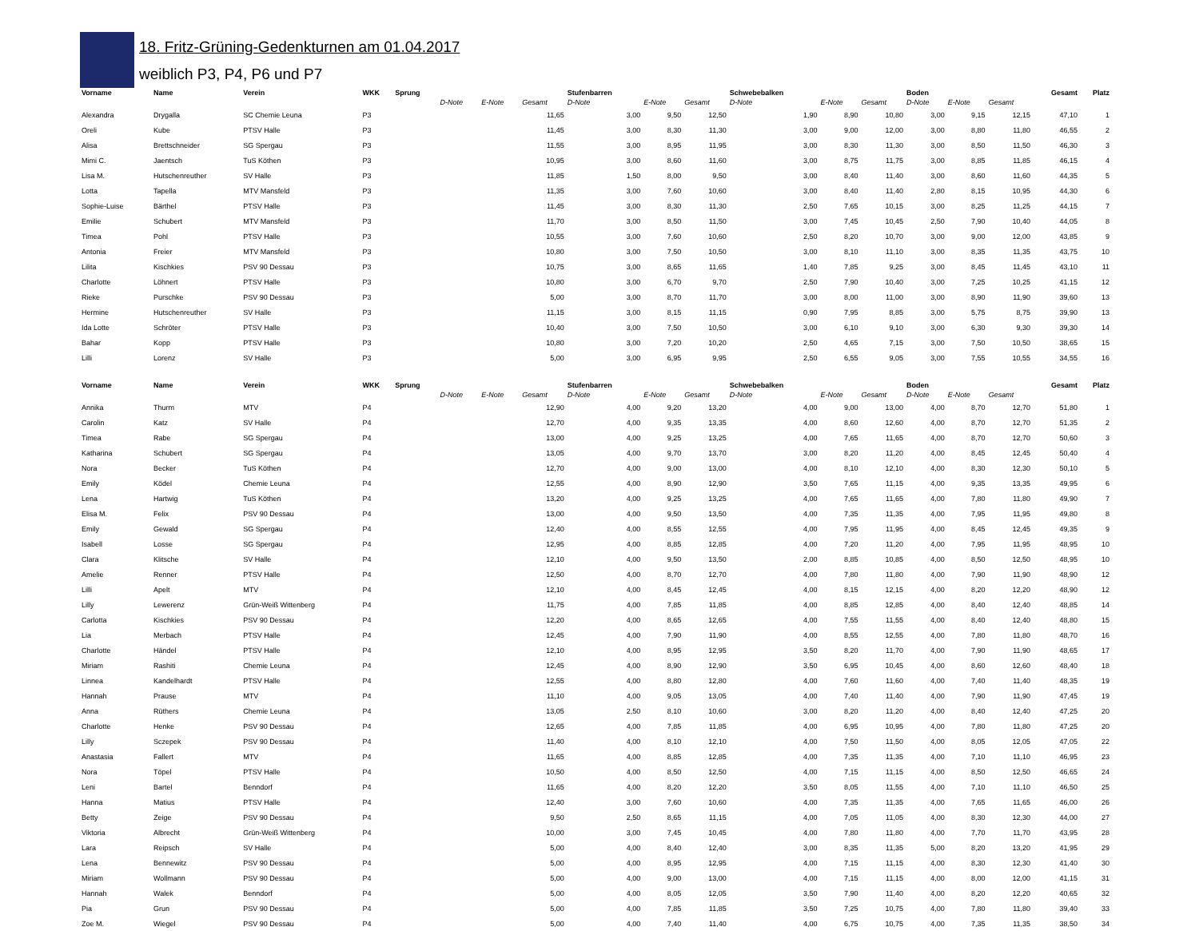18. Fritz-Grüning-Gedenkturnen am 01.04.2017
weiblich P3, P4, P6 und P7
| Vorname | Name | Verein | WKK | Sprung | | | | Stufenbarren | | | Schwebebalken | | | Boden | | | Gesamt | Platz |
| --- | --- | --- | --- | --- | --- | --- | --- | --- | --- | --- | --- | --- | --- | --- | --- | --- | --- | --- |
| | | | | | D-Note | E-Note | Gesamt | D-Note | E-Note | Gesamt | D-Note | E-Note | Gesamt | D-Note | E-Note | Gesamt | | |
| Alexandra | Drygalla | SC Chemie Leuna | P3 | | | | 11,65 | 3,00 | 9,50 | 12,50 | 1,90 | 8,90 | 10,80 | 3,00 | 9,15 | 12,15 | 47,10 | 1 |
| Oreli | Kube | PTSV Halle | P3 | | | | 11,45 | 3,00 | 8,30 | 11,30 | 3,00 | 9,00 | 12,00 | 3,00 | 8,80 | 11,80 | 46,55 | 2 |
| Alisa | Brettschneider | SG Spergau | P3 | | | | 11,55 | 3,00 | 8,95 | 11,95 | 3,00 | 8,30 | 11,30 | 3,00 | 8,50 | 11,50 | 46,30 | 3 |
| Mimi C. | Jaentsch | TuS Köthen | P3 | | | | 10,95 | 3,00 | 8,60 | 11,60 | 3,00 | 8,75 | 11,75 | 3,00 | 8,85 | 11,85 | 46,15 | 4 |
| Lisa M. | Hutschenreuther | SV Halle | P3 | | | | 11,85 | 1,50 | 8,00 | 9,50 | 3,00 | 8,40 | 11,40 | 3,00 | 8,60 | 11,60 | 44,35 | 5 |
| Lotta | Tapella | MTV Mansfeld | P3 | | | | 11,35 | 3,00 | 7,60 | 10,60 | 3,00 | 8,40 | 11,40 | 2,80 | 8,15 | 10,95 | 44,30 | 6 |
| Sophie-Luise | Bärthel | PTSV Halle | P3 | | | | 11,45 | 3,00 | 8,30 | 11,30 | 2,50 | 7,65 | 10,15 | 3,00 | 8,25 | 11,25 | 44,15 | 7 |
| Emilie | Schubert | MTV Mansfeld | P3 | | | | 11,70 | 3,00 | 8,50 | 11,50 | 3,00 | 7,45 | 10,45 | 2,50 | 7,90 | 10,40 | 44,05 | 8 |
| Timea | Pohl | PTSV Halle | P3 | | | | 10,55 | 3,00 | 7,60 | 10,60 | 2,50 | 8,20 | 10,70 | 3,00 | 9,00 | 12,00 | 43,85 | 9 |
| Antonia | Freier | MTV Mansfeld | P3 | | | | 10,80 | 3,00 | 7,50 | 10,50 | 3,00 | 8,10 | 11,10 | 3,00 | 8,35 | 11,35 | 43,75 | 10 |
| Lilita | Kischkies | PSV 90 Dessau | P3 | | | | 10,75 | 3,00 | 8,65 | 11,65 | 1,40 | 7,85 | 9,25 | 3,00 | 8,45 | 11,45 | 43,10 | 11 |
| Charlotte | Löhnert | PTSV Halle | P3 | | | | 10,80 | 3,00 | 6,70 | 9,70 | 2,50 | 7,90 | 10,40 | 3,00 | 7,25 | 10,25 | 41,15 | 12 |
| Rieke | Purschke | PSV 90 Dessau | P3 | | | | 5,00 | 3,00 | 8,70 | 11,70 | 3,00 | 8,00 | 11,00 | 3,00 | 8,90 | 11,90 | 39,60 | 13 |
| Hermine | Hutschenreuther | SV Halle | P3 | | | | 11,15 | 3,00 | 8,15 | 11,15 | 0,90 | 7,95 | 8,85 | 3,00 | 5,75 | 8,75 | 39,90 | 13 |
| Ida Lotte | Schröter | PTSV Halle | P3 | | | | 10,40 | 3,00 | 7,50 | 10,50 | 3,00 | 6,10 | 9,10 | 3,00 | 6,30 | 9,30 | 39,30 | 14 |
| Bahar | Kopp | PTSV Halle | P3 | | | | 10,80 | 3,00 | 7,20 | 10,20 | 2,50 | 4,65 | 7,15 | 3,00 | 7,50 | 10,50 | 38,65 | 15 |
| Lilli | Lorenz | SV Halle | P3 | | | | 5,00 | 3,00 | 6,95 | 9,95 | 2,50 | 6,55 | 9,05 | 3,00 | 7,55 | 10,55 | 34,55 | 16 |
| Vorname | Name | Verein | WKK | Sprung | | | | Stufenbarren | | | Schwebebalken | | | Boden | | | Gesamt | Platz |
| | | | | | D-Note | E-Note | Gesamt | D-Note | E-Note | Gesamt | D-Note | E-Note | Gesamt | D-Note | E-Note | Gesamt | | |
| Annika | Thurm | MTV | P4 | | | | 12,90 | 4,00 | 9,20 | 13,20 | 4,00 | 9,00 | 13,00 | 4,00 | 8,70 | 12,70 | 51,80 | 1 |
| Carolin | Katz | SV Halle | P4 | | | | 12,70 | 4,00 | 9,35 | 13,35 | 4,00 | 8,60 | 12,60 | 4,00 | 8,70 | 12,70 | 51,35 | 2 |
| Timea | Rabe | SG Spergau | P4 | | | | 13,00 | 4,00 | 9,25 | 13,25 | 4,00 | 7,65 | 11,65 | 4,00 | 8,70 | 12,70 | 50,60 | 3 |
| Katharina | Schubert | SG Spergau | P4 | | | | 13,05 | 4,00 | 9,70 | 13,70 | 3,00 | 8,20 | 11,20 | 4,00 | 8,45 | 12,45 | 50,40 | 4 |
| Nora | Becker | TuS Köthen | P4 | | | | 12,70 | 4,00 | 9,00 | 13,00 | 4,00 | 8,10 | 12,10 | 4,00 | 8,30 | 12,30 | 50,10 | 5 |
| Emily | Ködel | Chemie Leuna | P4 | | | | 12,55 | 4,00 | 8,90 | 12,90 | 3,50 | 7,65 | 11,15 | 4,00 | 9,35 | 13,35 | 49,95 | 6 |
| Lena | Hartwig | TuS Köthen | P4 | | | | 13,20 | 4,00 | 9,25 | 13,25 | 4,00 | 7,65 | 11,65 | 4,00 | 7,80 | 11,80 | 49,90 | 7 |
| Elisa M. | Felix | PSV 90 Dessau | P4 | | | | 13,00 | 4,00 | 9,50 | 13,50 | 4,00 | 7,35 | 11,35 | 4,00 | 7,95 | 11,95 | 49,80 | 8 |
| Emily | Gewald | SG Spergau | P4 | | | | 12,40 | 4,00 | 8,55 | 12,55 | 4,00 | 7,95 | 11,95 | 4,00 | 8,45 | 12,45 | 49,35 | 9 |
| Isabell | Losse | SG Spergau | P4 | | | | 12,95 | 4,00 | 8,85 | 12,85 | 4,00 | 7,20 | 11,20 | 4,00 | 7,95 | 11,95 | 48,95 | 10 |
| Clara | Klitsche | SV Halle | P4 | | | | 12,10 | 4,00 | 9,50 | 13,50 | 2,00 | 8,85 | 10,85 | 4,00 | 8,50 | 12,50 | 48,95 | 10 |
| Amelie | Renner | PTSV Halle | P4 | | | | 12,50 | 4,00 | 8,70 | 12,70 | 4,00 | 7,80 | 11,80 | 4,00 | 7,90 | 11,90 | 48,90 | 12 |
| Lilli | Apelt | MTV | P4 | | | | 12,10 | 4,00 | 8,45 | 12,45 | 4,00 | 8,15 | 12,15 | 4,00 | 8,20 | 12,20 | 48,90 | 12 |
| Lilly | Lewerenz | Grün-Weiß Wittenberg | P4 | | | | 11,75 | 4,00 | 7,85 | 11,85 | 4,00 | 8,85 | 12,85 | 4,00 | 8,40 | 12,40 | 48,85 | 14 |
| Carlotta | Kischkies | PSV 90 Dessau | P4 | | | | 12,20 | 4,00 | 8,65 | 12,65 | 4,00 | 7,55 | 11,55 | 4,00 | 8,40 | 12,40 | 48,80 | 15 |
| Lia | Merbach | PTSV Halle | P4 | | | | 12,45 | 4,00 | 7,90 | 11,90 | 4,00 | 8,55 | 12,55 | 4,00 | 7,80 | 11,80 | 48,70 | 16 |
| Charlotte | Händel | PTSV Halle | P4 | | | | 12,10 | 4,00 | 8,95 | 12,95 | 3,50 | 8,20 | 11,70 | 4,00 | 7,90 | 11,90 | 48,65 | 17 |
| Miriam | Rashiti | Chemie Leuna | P4 | | | | 12,45 | 4,00 | 8,90 | 12,90 | 3,50 | 6,95 | 10,45 | 4,00 | 8,60 | 12,60 | 48,40 | 18 |
| Linnea | Kandelhardt | PTSV Halle | P4 | | | | 12,55 | 4,00 | 8,80 | 12,80 | 4,00 | 7,60 | 11,60 | 4,00 | 7,40 | 11,40 | 48,35 | 19 |
| Hannah | Prause | MTV | P4 | | | | 11,10 | 4,00 | 9,05 | 13,05 | 4,00 | 7,40 | 11,40 | 4,00 | 7,90 | 11,90 | 47,45 | 19 |
| Anna | Rüthers | Chemie Leuna | P4 | | | | 13,05 | 2,50 | 8,10 | 10,60 | 3,00 | 8,20 | 11,20 | 4,00 | 8,40 | 12,40 | 47,25 | 20 |
| Charlotte | Henke | PSV 90 Dessau | P4 | | | | 12,65 | 4,00 | 7,85 | 11,85 | 4,00 | 6,95 | 10,95 | 4,00 | 7,80 | 11,80 | 47,25 | 20 |
| Lilly | Sczepek | PSV 90 Dessau | P4 | | | | 11,40 | 4,00 | 8,10 | 12,10 | 4,00 | 7,50 | 11,50 | 4,00 | 8,05 | 12,05 | 47,05 | 22 |
| Anastasia | Fallert | MTV | P4 | | | | 11,65 | 4,00 | 8,85 | 12,85 | 4,00 | 7,35 | 11,35 | 4,00 | 7,10 | 11,10 | 46,95 | 23 |
| Nora | Töpel | PTSV Halle | P4 | | | | 10,50 | 4,00 | 8,50 | 12,50 | 4,00 | 7,15 | 11,15 | 4,00 | 8,50 | 12,50 | 46,65 | 24 |
| Leni | Bartel | Benndorf | P4 | | | | 11,65 | 4,00 | 8,20 | 12,20 | 3,50 | 8,05 | 11,55 | 4,00 | 7,10 | 11,10 | 46,50 | 25 |
| Hanna | Matius | PTSV Halle | P4 | | | | 12,40 | 3,00 | 7,60 | 10,60 | 4,00 | 7,35 | 11,35 | 4,00 | 7,65 | 11,65 | 46,00 | 26 |
| Betty | Zeige | PSV 90 Dessau | P4 | | | | 9,50 | 2,50 | 8,65 | 11,15 | 4,00 | 7,05 | 11,05 | 4,00 | 8,30 | 12,30 | 44,00 | 27 |
| Viktoria | Albrecht | Grün-Weiß Wittenberg | P4 | | | | 10,00 | 3,00 | 7,45 | 10,45 | 4,00 | 7,80 | 11,80 | 4,00 | 7,70 | 11,70 | 43,95 | 28 |
| Lara | Reipsch | SV Halle | P4 | | | | 5,00 | 4,00 | 8,40 | 12,40 | 3,00 | 8,35 | 11,35 | 5,00 | 8,20 | 13,20 | 41,95 | 29 |
| Lena | Bennewitz | PSV 90 Dessau | P4 | | | | 5,00 | 4,00 | 8,95 | 12,95 | 4,00 | 7,15 | 11,15 | 4,00 | 8,30 | 12,30 | 41,40 | 30 |
| Miriam | Wollmann | PSV 90 Dessau | P4 | | | | 5,00 | 4,00 | 9,00 | 13,00 | 4,00 | 7,15 | 11,15 | 4,00 | 8,00 | 12,00 | 41,15 | 31 |
| Hannah | Walek | Benndorf | P4 | | | | 5,00 | 4,00 | 8,05 | 12,05 | 3,50 | 7,90 | 11,40 | 4,00 | 8,20 | 12,20 | 40,65 | 32 |
| Pia | Grun | PSV 90 Dessau | P4 | | | | 5,00 | 4,00 | 7,85 | 11,85 | 3,50 | 7,25 | 10,75 | 4,00 | 7,80 | 11,80 | 39,40 | 33 |
| Zoe M. | Wiegel | PSV 90 Dessau | P4 | | | | 5,00 | 4,00 | 7,40 | 11,40 | 4,00 | 6,75 | 10,75 | 4,00 | 7,35 | 11,35 | 38,50 | 34 |